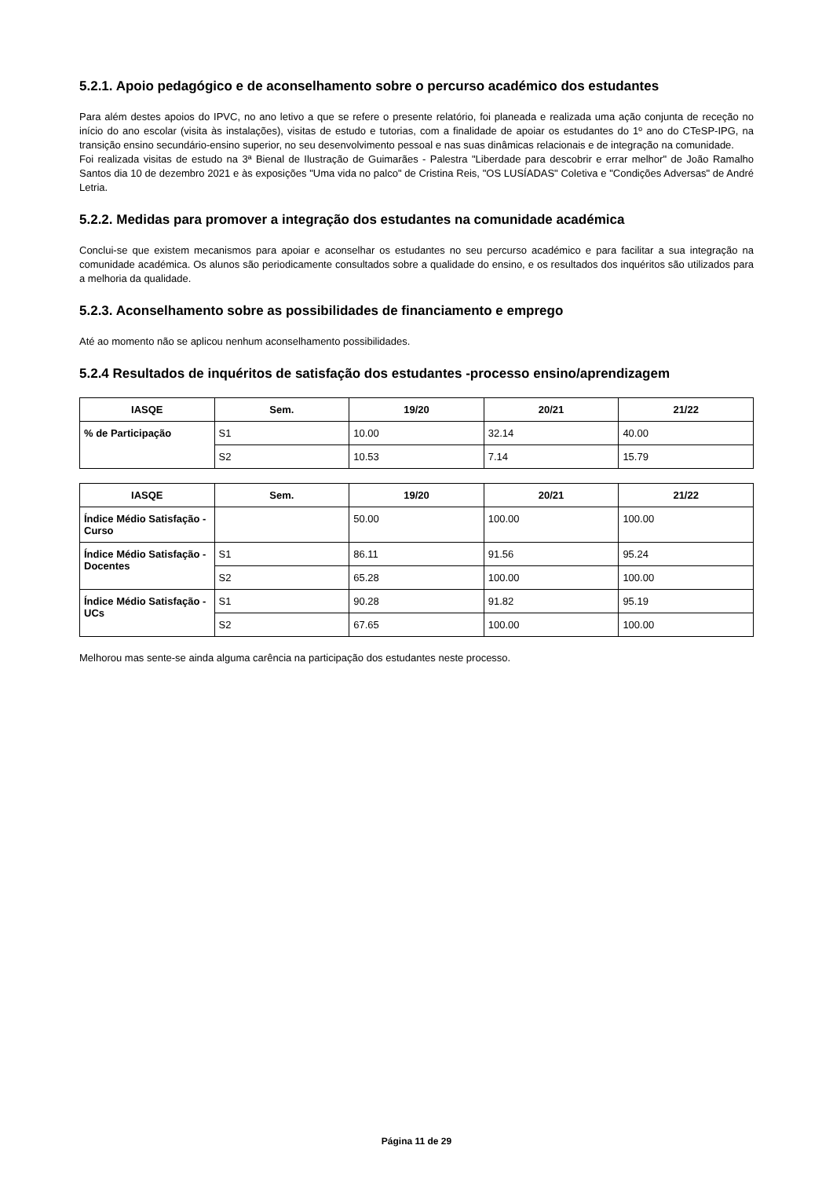5.2.1. Apoio pedagógico e de aconselhamento sobre o percurso académico dos estudantes
Para além destes apoios do IPVC, no ano letivo a que se refere o presente relatório, foi planeada e realizada uma ação conjunta de receção no início do ano escolar (visita às instalações), visitas de estudo e tutorias, com a finalidade de apoiar os estudantes do 1º ano do CTeSP-IPG, na transição ensino secundário-ensino superior, no seu desenvolvimento pessoal e nas suas dinâmicas relacionais e de integração na comunidade.
Foi realizada visitas de estudo na 3ª Bienal de Ilustração de Guimarães - Palestra "Liberdade para descobrir e errar melhor" de João Ramalho Santos dia 10 de dezembro 2021 e às exposições "Uma vida no palco" de Cristina Reis, "OS LUSÍADAS" Coletiva e "Condições Adversas" de André Letria.
5.2.2. Medidas para promover a integração dos estudantes na comunidade académica
Conclui-se que existem mecanismos para apoiar e aconselhar os estudantes no seu percurso académico e para facilitar a sua integração na comunidade académica. Os alunos são periodicamente consultados sobre a qualidade do ensino, e os resultados dos inquéritos são utilizados para a melhoria da qualidade.
5.2.3. Aconselhamento sobre as possibilidades de financiamento e emprego
Até ao momento não se aplicou nenhum aconselhamento possibilidades.
5.2.4 Resultados de inquéritos de satisfação dos estudantes -processo ensino/aprendizagem
| IASQE | Sem. | 19/20 | 20/21 | 21/22 |
| --- | --- | --- | --- | --- |
| % de Participação | S1 | 10.00 | 32.14 | 40.00 |
| | S2 | 10.53 | 7.14 | 15.79 |
| IASQE | Sem. | 19/20 | 20/21 | 21/22 |
| --- | --- | --- | --- | --- |
| Índice Médio Satisfação - Curso | | 50.00 | 100.00 | 100.00 |
| Índice Médio Satisfação - Docentes | S1 | 86.11 | 91.56 | 95.24 |
| | S2 | 65.28 | 100.00 | 100.00 |
| Índice Médio Satisfação - UCs | S1 | 90.28 | 91.82 | 95.19 |
| | S2 | 67.65 | 100.00 | 100.00 |
Melhorou mas sente-se ainda alguma carência na participação dos estudantes neste processo.
Página 11 de 29